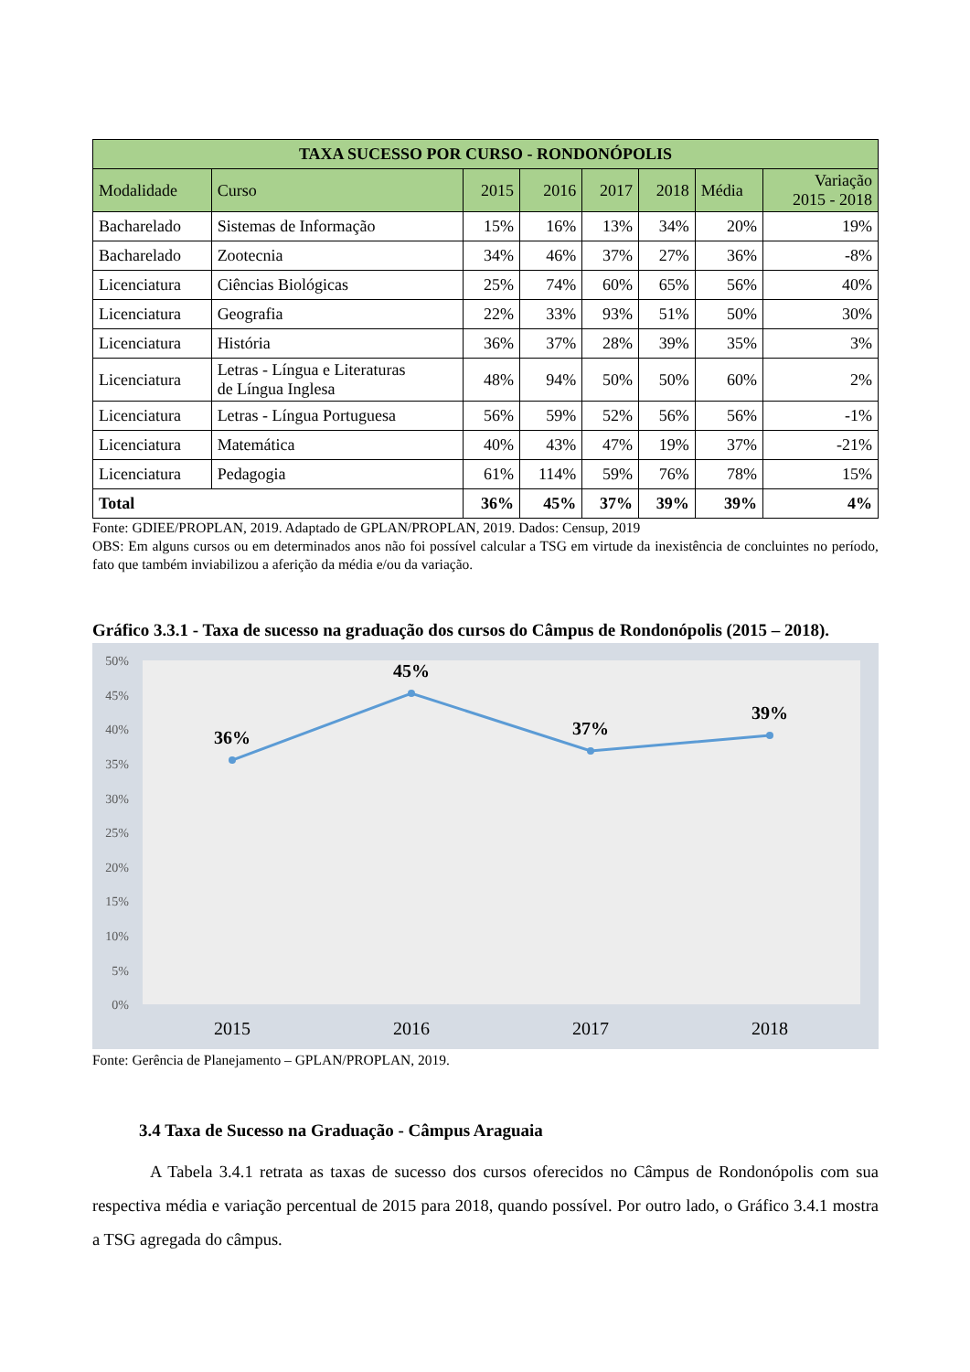| TAXA SUCESSO POR CURSO - RONDONÓPOLIS | | | | | | | |
| --- | --- | --- | --- | --- | --- | --- | --- |
| Modalidade | Curso | 2015 | 2016 | 2017 | 2018 | Média | Variação 2015 - 2018 |
| Bacharelado | Sistemas de Informação | 15% | 16% | 13% | 34% | 20% | 19% |
| Bacharelado | Zootecnia | 34% | 46% | 37% | 27% | 36% | -8% |
| Licenciatura | Ciências Biológicas | 25% | 74% | 60% | 65% | 56% | 40% |
| Licenciatura | Geografia | 22% | 33% | 93% | 51% | 50% | 30% |
| Licenciatura | História | 36% | 37% | 28% | 39% | 35% | 3% |
| Licenciatura | Letras - Língua e Literaturas de Língua Inglesa | 48% | 94% | 50% | 50% | 60% | 2% |
| Licenciatura | Letras - Língua Portuguesa | 56% | 59% | 52% | 56% | 56% | -1% |
| Licenciatura | Matemática | 40% | 43% | 47% | 19% | 37% | -21% |
| Licenciatura | Pedagogia | 61% | 114% | 59% | 76% | 78% | 15% |
| Total | | 36% | 45% | 37% | 39% | 39% | 4% |
Fonte: GDIEE/PROPLAN, 2019. Adaptado de GPLAN/PROPLAN, 2019. Dados: Censup, 2019
OBS: Em alguns cursos ou em determinados anos não foi possível calcular a TSG em virtude da inexistência de concluintes no período, fato que também inviabilizou a aferição da média e/ou da variação.
Gráfico 3.3.1 - Taxa de sucesso na graduação dos cursos do Câmpus de Rondonópolis (2015 – 2018).
50%
45%
40%
35%
30%
25%
20%
15%
10%
5%
0%
36%
45%
37%
39%
2015
2016
2017
2018
Fonte: Gerência de Planejamento – GPLAN/PROPLAN, 2019.
3.4 Taxa de Sucesso na Graduação - Câmpus Araguaia
A Tabela 3.4.1 retrata as taxas de sucesso dos cursos oferecidos no Câmpus de Rondonópolis com sua respectiva média e variação percentual de 2015 para 2018, quando possível. Por outro lado, o Gráfico 3.4.1 mostra a TSG agregada do câmpus.